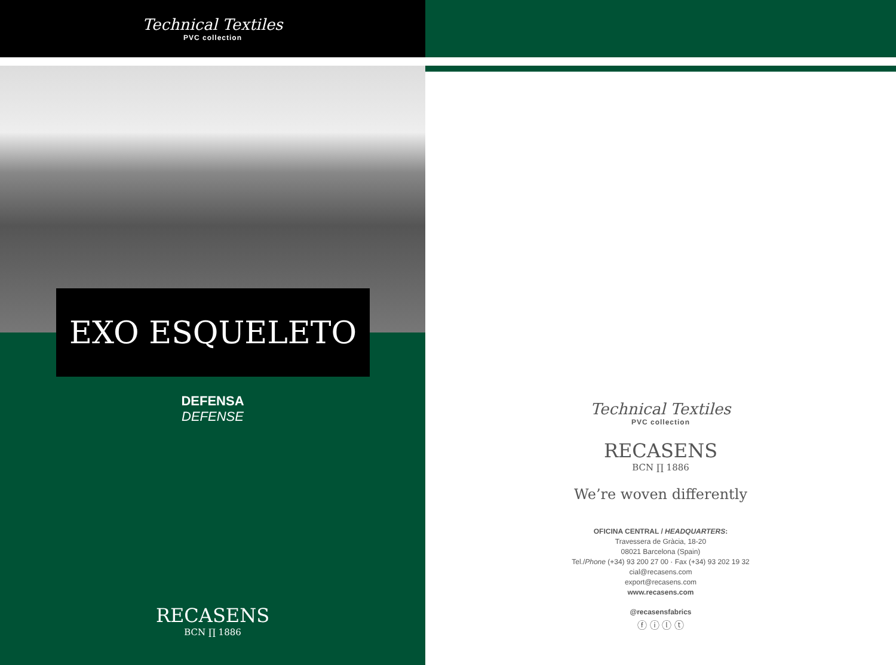Technical Textiles
PVC collection
EXO ESQUELETO
DEFENSA
DEFENSE
RECASENS
BCN ∏ 1886
Technical Textiles
PVC collection
RECASENS
BCN ∏ 1886
We’re woven differently
OFICINA CENTRAL / HEADQUARTERS:
Travessera de Gràcia, 18-20
08021 Barcelona (Spain)
Tel./Phone (+34) 93 200 27 00 · Fax (+34) 93 202 19 32
cial@recasens.com
export@recasens.com
www.recasens.com
@recasensfabrics
ⓕ ⓘ ⓛ ⓣ